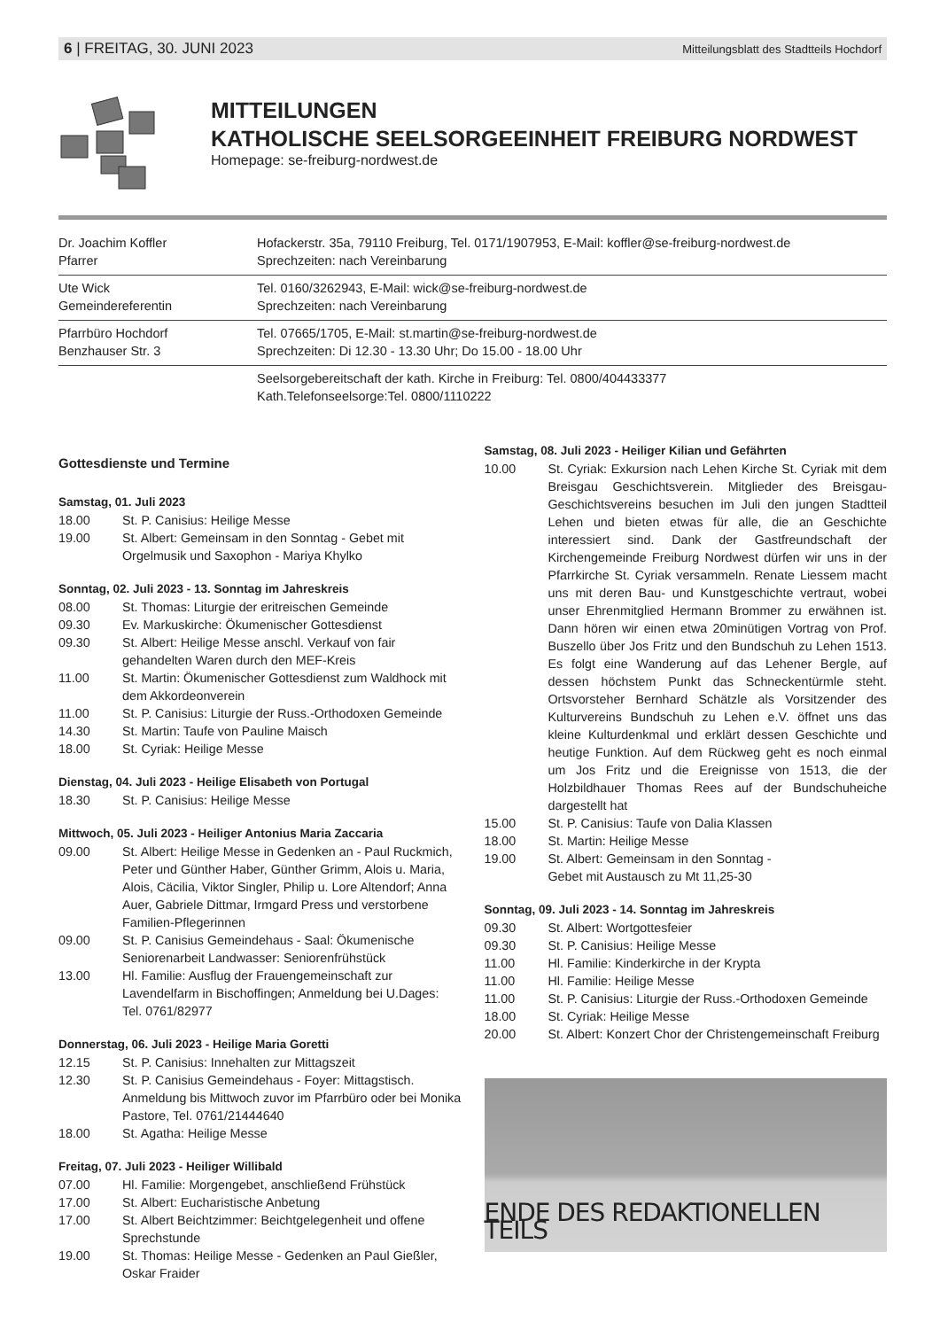6 | FREITAG, 30. JUNI 2023 Mitteilungsblatt des Stadtteils Hochdorf
MITTEILUNGEN
KATHOLISCHE SEELSORGEEINHEIT FREIBURG NORDWEST
Homepage: se-freiburg-nordwest.de
| Dr. Joachim Koffler Pfarrer | Hofackerstr. 35a, 79110 Freiburg, Tel. 0171/1907953, E-Mail: koffler@se-freiburg-nordwest.de Sprechzeiten: nach Vereinbarung |
| Ute Wick Gemeindereferentin | Tel. 0160/3262943, E-Mail: wick@se-freiburg-nordwest.de Sprechzeiten: nach Vereinbarung |
| Pfarrbüro Hochdorf Benzhauser Str. 3 | Tel. 07665/1705, E-Mail: st.martin@se-freiburg-nordwest.de Sprechzeiten: Di 12.30 - 13.30 Uhr; Do 15.00 - 18.00 Uhr |
| | Seelsorgebereitschaft der kath. Kirche in Freiburg: Tel. 0800/404433377 Kath.Telefonseelsorge:Tel. 0800/1110222 |
Gottesdienste und Termine
Samstag, 01. Juli 2023
18.00 St. P. Canisius: Heilige Messe
19.00 St. Albert: Gemeinsam in den Sonntag - Gebet mit Orgelmusik und Saxophon - Mariya Khylko
Sonntag, 02. Juli 2023 - 13. Sonntag im Jahreskreis
08.00 St. Thomas: Liturgie der eritreischen Gemeinde
09.30 Ev. Markuskirche: Ökumenischer Gottesdienst
09.30 St. Albert: Heilige Messe anschl. Verkauf von fair gehandelten Waren durch den MEF-Kreis
11.00 St. Martin: Ökumenischer Gottesdienst zum Waldhock mit dem Akkordeonverein
11.00 St. P. Canisius: Liturgie der Russ.-Orthodoxen Gemeinde
14.30 St. Martin: Taufe von Pauline Maisch
18.00 St. Cyriak: Heilige Messe
Dienstag, 04. Juli 2023 - Heilige Elisabeth von Portugal
18.30 St. P. Canisius: Heilige Messe
Mittwoch, 05. Juli 2023 - Heiliger Antonius Maria Zaccaria
09.00 St. Albert: Heilige Messe in Gedenken an - Paul Ruckmich, Peter und Günther Haber, Günther Grimm, Alois u. Maria, Alois, Cäcilia, Viktor Singler, Philip u. Lore Altendorf; Anna Auer, Gabriele Dittmar, Irmgard Press und verstorbene Familien-Pflegerinnen
09.00 St. P. Canisius Gemeindehaus - Saal: Ökumenische Seniorenarbeit Landwasser: Seniorenfrühstück
13.00 Hl. Familie: Ausflug der Frauengemeinschaft zur Lavendelfarm in Bischoffingen; Anmeldung bei U.Dages: Tel. 0761/82977
Donnerstag, 06. Juli 2023 - Heilige Maria Goretti
12.15 St. P. Canisius: Innehalten zur Mittagszeit
12.30 St. P. Canisius Gemeindehaus - Foyer: Mittagstisch. Anmeldung bis Mittwoch zuvor im Pfarrbüro oder bei Monika Pastore, Tel. 0761/21444640
18.00 St. Agatha: Heilige Messe
Freitag, 07. Juli 2023 - Heiliger Willibald
07.00 Hl. Familie: Morgengebet, anschließend Frühstück
17.00 St. Albert: Eucharistische Anbetung
17.00 St. Albert Beichtzimmer: Beichtgelegenheit und offene Sprechstunde
19.00 St. Thomas: Heilige Messe - Gedenken an Paul Gießler, Oskar Fraider
Samstag, 08. Juli 2023 - Heiliger Kilian und Gefährten
10.00 St. Cyriak: Exkursion nach Lehen Kirche St. Cyriak mit dem Breisgau Geschichtsverein. Mitglieder des Breisgau-Geschichtsvereins besuchen im Juli den jungen Stadtteil Lehen und bieten etwas für alle, die an Geschichte interessiert sind. Dank der Gastfreundschaft der Kirchengemeinde Freiburg Nordwest dürfen wir uns in der Pfarrkirche St. Cyriak versammeln. Renate Liessem macht uns mit deren Bau- und Kunstgeschichte vertraut, wobei unser Ehrenmitglied Hermann Brommer zu erwähnen ist. Dann hören wir einen etwa 20minütigen Vortrag von Prof. Buszello über Jos Fritz und den Bundschuh zu Lehen 1513. Es folgt eine Wanderung auf das Lehener Bergle, auf dessen höchstem Punkt das Schneckentürmle steht. Ortsvorsteher Bernhard Schätzle als Vorsitzender des Kulturvereins Bundschuh zu Lehen e.V. öffnet uns das kleine Kulturdenkmal und erklärt dessen Geschichte und heutige Funktion. Auf dem Rückweg geht es noch einmal um Jos Fritz und die Ereignisse von 1513, die der Holzbildhauer Thomas Rees auf der Bundschuheiche dargestellt hat
15.00 St. P. Canisius: Taufe von Dalia Klassen
18.00 St. Martin: Heilige Messe
19.00 St. Albert: Gemeinsam in den Sonntag -
Gebet mit Austausch zu Mt 11,25-30
Sonntag, 09. Juli 2023 - 14. Sonntag im Jahreskreis
09.30 St. Albert: Wortgottesfeier
09.30 St. P. Canisius: Heilige Messe
11.00 Hl. Familie: Kinderkirche in der Krypta
11.00 Hl. Familie: Heilige Messe
11.00 St. P. Canisius: Liturgie der Russ.-Orthodoxen Gemeinde
18.00 St. Cyriak: Heilige Messe
20.00 St. Albert: Konzert Chor der Christengemeinschaft Freiburg
ENDE DES REDAKTIONELLEN TEILS